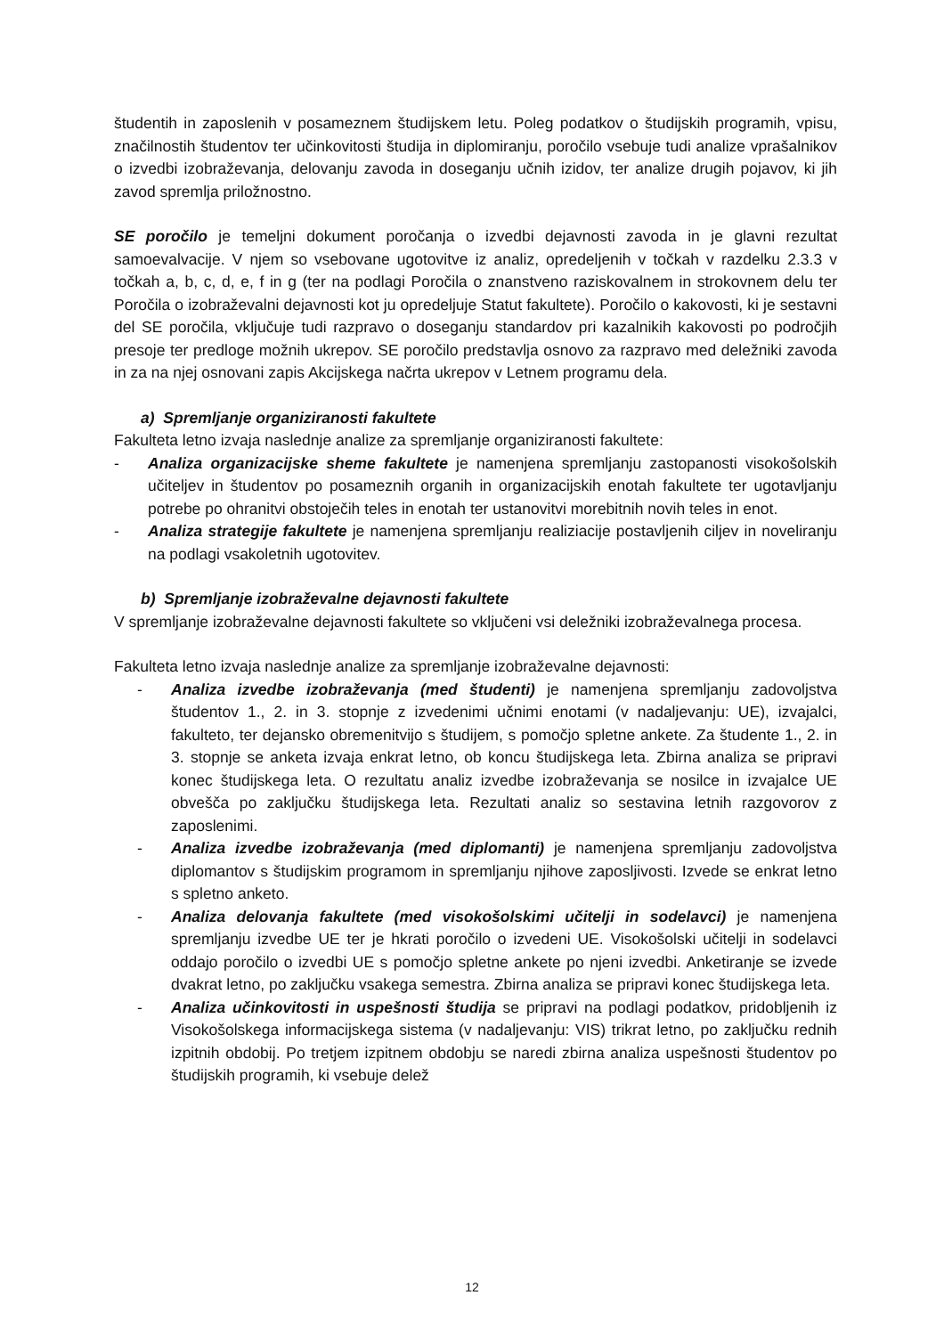študentih in zaposlenih v posameznem študijskem letu. Poleg podatkov o študijskih programih, vpisu, značilnostih študentov ter učinkovitosti študija in diplomiranju, poročilo vsebuje tudi analize vprašalnikov o izvedbi izobraževanja, delovanju zavoda in doseganju učnih izidov, ter analize drugih pojavov, ki jih zavod spremlja priložnostno.
SE poročilo je temeljni dokument poročanja o izvedbi dejavnosti zavoda in je glavni rezultat samoevalvacije. V njem so vsebovane ugotovitve iz analiz, opredeljenih v točkah v razdelku 2.3.3 v točkah a, b, c, d, e, f in g (ter na podlagi Poročila o znanstveno raziskovalnem in strokovnem delu ter Poročila o izobraževalni dejavnosti kot ju opredeljuje Statut fakultete). Poročilo o kakovosti, ki je sestavni del SE poročila, vključuje tudi razpravo o doseganju standardov pri kazalnikih kakovosti po področjih presoje ter predloge možnih ukrepov. SE poročilo predstavlja osnovo za razpravo med deležniki zavoda in za na njej osnovani zapis Akcijskega načrta ukrepov v Letnem programu dela.
a) Spremljanje organiziranosti fakultete
Fakulteta letno izvaja naslednje analize za spremljanje organiziranosti fakultete:
- Analiza organizacijske sheme fakultete je namenjena spremljanju zastopanosti visokošolskih učiteljev in študentov po posameznih organih in organizacijskih enotah fakultete ter ugotavljanju potrebe po ohranitvi obstoječih teles in enotah ter ustanovitvi morebitnih novih teles in enot.
- Analiza strategije fakultete je namenjena spremljanju realiziacije postavljenih ciljev in noveliranju na podlagi vsakoletnih ugotovitev.
b) Spremljanje izobraževalne dejavnosti fakultete
V spremljanje izobraževalne dejavnosti fakultete so vključeni vsi deležniki izobraževalnega procesa.
Fakulteta letno izvaja naslednje analize za spremljanje izobraževalne dejavnosti:
- Analiza izvedbe izobraževanja (med študenti) je namenjena spremljanju zadovoljstva študentov 1., 2. in 3. stopnje z izvedenimi učnimi enotami (v nadaljevanju: UE), izvajalci, fakulteto, ter dejansko obremenitvijo s študijem, s pomočjo spletne ankete. Za študente 1., 2. in 3. stopnje se anketa izvaja enkrat letno, ob koncu študijskega leta. Zbirna analiza se pripravi konec študijskega leta. O rezultatu analiz izvedbe izobraževanja se nosilce in izvajalce UE obvešča po zaključku študijskega leta. Rezultati analiz so sestavina letnih razgovorov z zaposlenimi.
- Analiza izvedbe izobraževanja (med diplomanti) je namenjena spremljanju zadovoljstva diplomantov s študijskim programom in spremljanju njihove zaposljivosti. Izvede se enkrat letno s spletno anketo.
- Analiza delovanja fakultete (med visokošolskimi učitelji in sodelavci) je namenjena spremljanju izvedbe UE ter je hkrati poročilo o izvedeni UE. Visokošolski učitelji in sodelavci oddajo poročilo o izvedbi UE s pomočjo spletne ankete po njeni izvedbi. Anketiranje se izvede dvakrat letno, po zaključku vsakega semestra. Zbirna analiza se pripravi konec študijskega leta.
- Analiza učinkovitosti in uspešnosti študija se pripravi na podlagi podatkov, pridobljenih iz Visokošolskega informacijskega sistema (v nadaljevanju: VIS) trikrat letno, po zaključku rednih izpitnih obdobij. Po tretjem izpitnem obdobju se naredi zbirna analiza uspešnosti študentov po študijskih programih, ki vsebuje delež
12